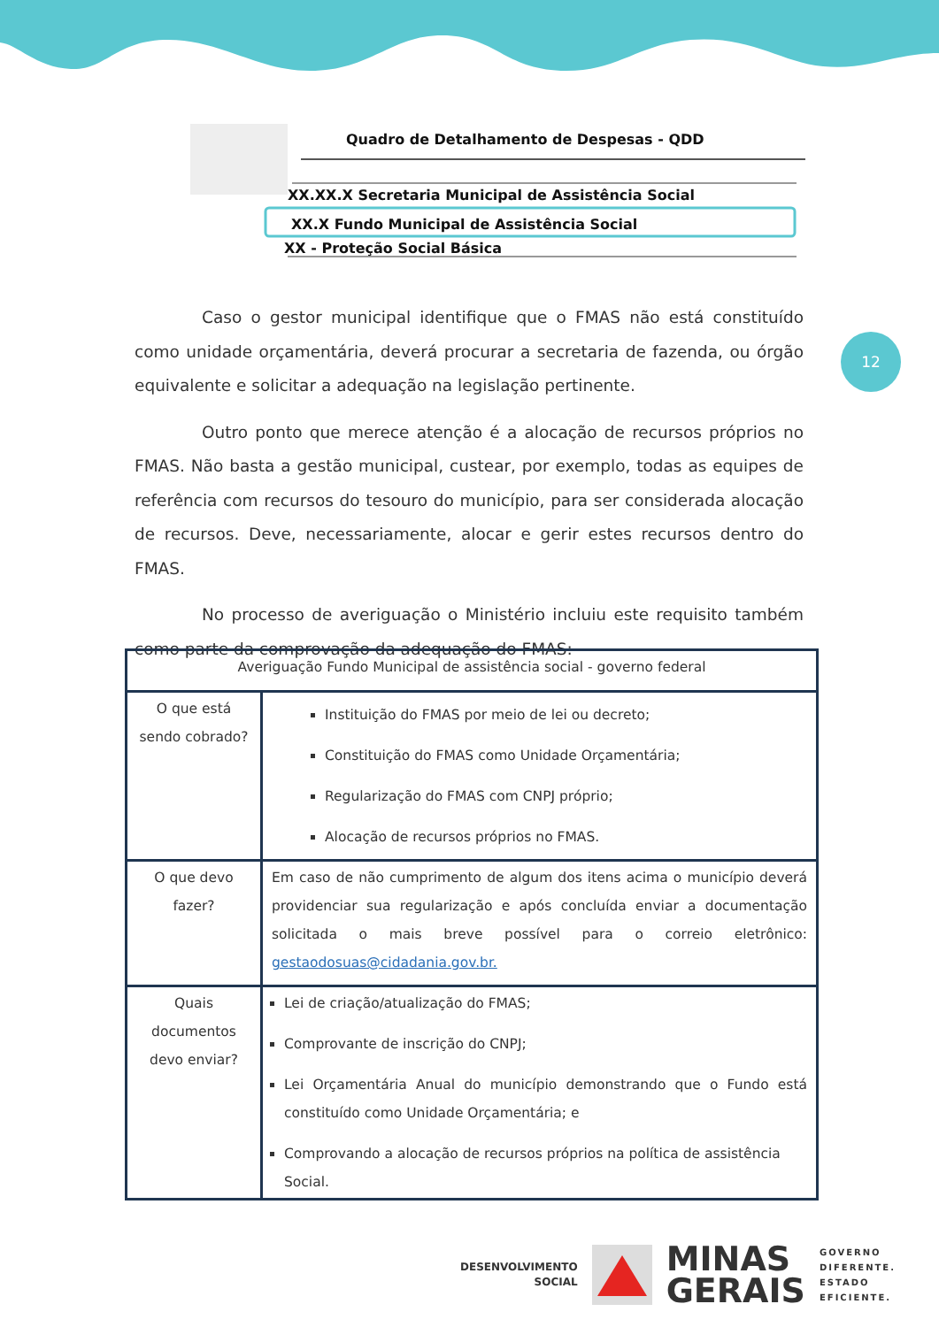Quadro de Detalhamento de Despesas - QDD
XX.XX.X Secretaria Municipal de Assistência Social
XX.X Fundo Municipal de Assistência Social
XX - Proteção Social Básica
12
Caso o gestor municipal identifique que o FMAS não está constituído como unidade orçamentária, deverá procurar a secretaria de fazenda, ou órgão equivalente e solicitar a adequação na legislação pertinente.
Outro ponto que merece atenção é a alocação de recursos próprios no FMAS. Não basta a gestão municipal, custear, por exemplo, todas as equipes de referência com recursos do tesouro do município, para ser considerada alocação de recursos. Deve, necessariamente, alocar e gerir estes recursos dentro do FMAS.
No processo de averiguação o Ministério incluiu este requisito também como parte da comprovação da adequação do FMAS:
| Averiguação Fundo Municipal de assistência social - governo federal | |
| O que está sendo cobrado? | Instituição do FMAS por meio de lei ou decreto; Constituição do FMAS como Unidade Orçamentária; Regularização do FMAS com CNPJ próprio; Alocação de recursos próprios no FMAS. |
| O que devo fazer? | Em caso de não cumprimento de algum dos itens acima o município deverá providenciar sua regularização e após concluída enviar a documentação solicitada o mais breve possível para o correio eletrônico: gestaodosuas@cidadania.gov.br. |
| Quais documentos devo enviar? | Lei de criação/atualização do FMAS; Comprovante de inscrição do CNPJ; Lei Orçamentária Anual do município demonstrando que o Fundo está constituído como Unidade Orçamentária; e Comprovando a alocação de recursos próprios na política de assistência Social. |
DESENVOLVIMENTO
SOCIAL
MINAS
GERAIS
GOVERNO
DIFERENTE.
ESTADO
EFICIENTE.